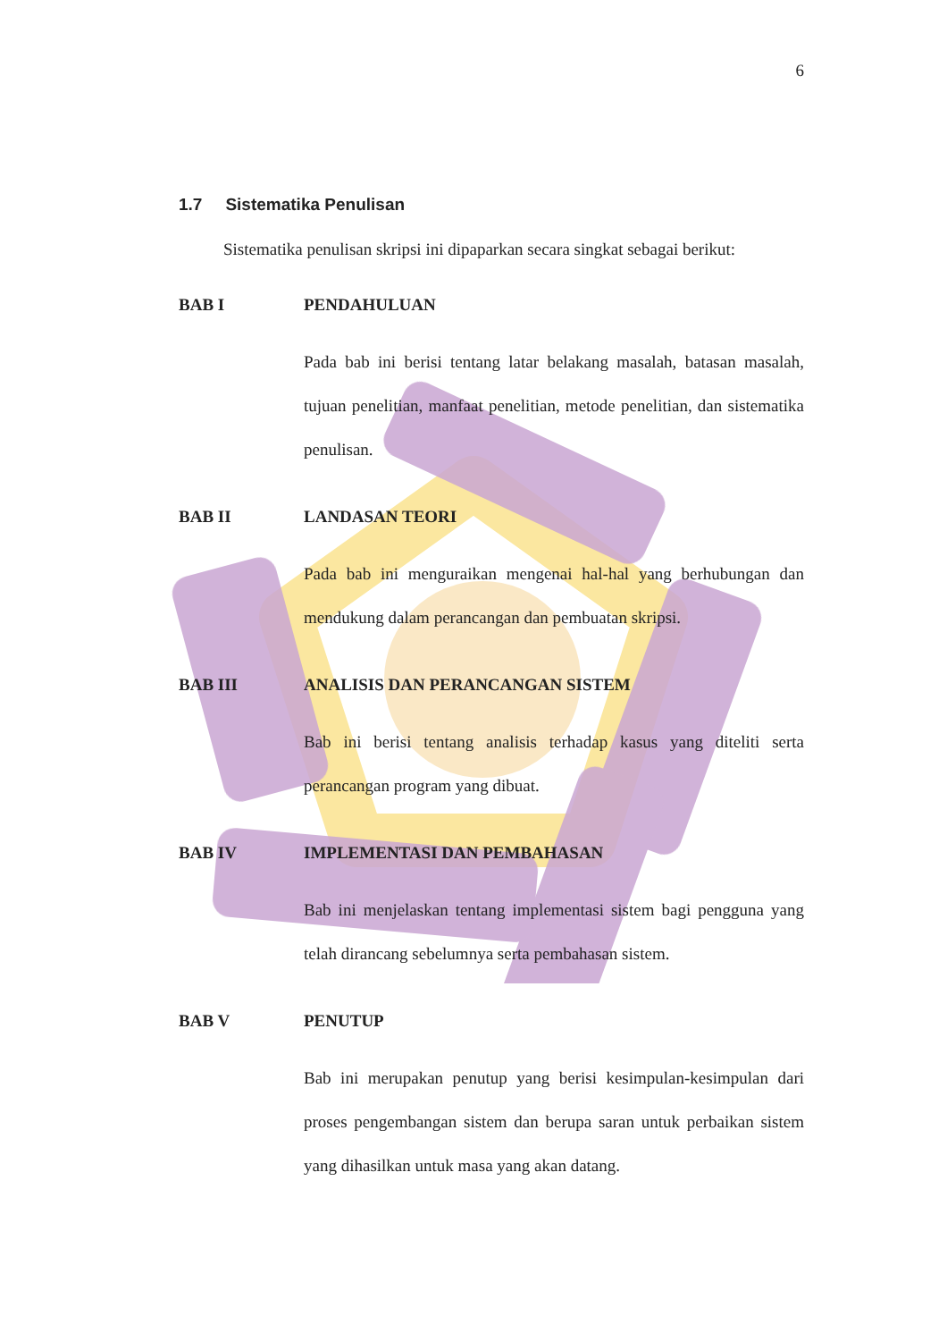6
1.7 Sistematika Penulisan
Sistematika penulisan skripsi ini dipaparkan secara singkat sebagai berikut:
BAB I PENDAHULUAN
Pada bab ini berisi tentang latar belakang masalah, batasan masalah, tujuan penelitian, manfaat penelitian, metode penelitian, dan sistematika penulisan.
BAB II LANDASAN TEORI
Pada bab ini menguraikan mengenai hal-hal yang berhubungan dan mendukung dalam perancangan dan pembuatan skripsi.
BAB III ANALISIS DAN PERANCANGAN SISTEM
Bab ini berisi tentang analisis terhadap kasus yang diteliti serta perancangan program yang dibuat.
BAB IV IMPLEMENTASI DAN PEMBAHASAN
Bab ini menjelaskan tentang implementasi sistem bagi pengguna yang telah dirancang sebelumnya serta pembahasan sistem.
BAB V PENUTUP
Bab ini merupakan penutup yang berisi kesimpulan-kesimpulan dari proses pengembangan sistem dan berupa saran untuk perbaikan sistem yang dihasilkan untuk masa yang akan datang.